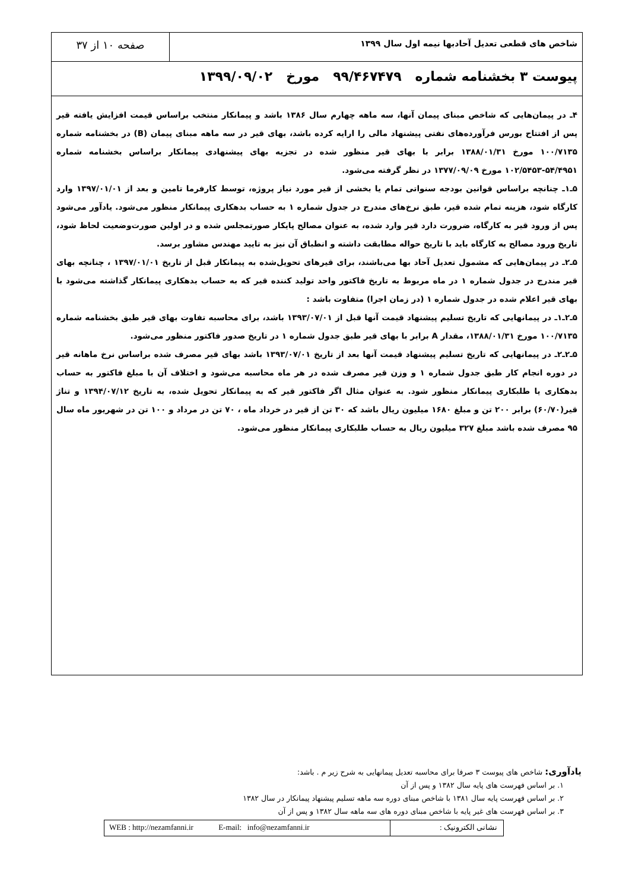شاخص های قطعی تعدیل آحادبها نیمه اول سال ۱۳۹۹
صفحه ۱۰ از ۳۷
پیوست ۳ بخشنامه شماره ۹۹/۴۶۷۴۷۹ مورخ ۱۳۹۹/۰۹/۰۲
۴ـ در پیمان‌هایی که شاخص مبنای پیمان آنها، سه ماهه چهارم سال ۱۳۸۶ باشد و پیمانکار منتخب براساس قیمت افزایش یافته قیر پس از افتتاح بورس فرآورده‌های نفتی پیشنهاد مالی را ارایه کرده باشد، بهای قیر در سه ماهه مبنای پیمان (B) در بخشنامه شماره ۱۰۰/۷۱۳۵ مورخ ۱۳۸۸/۰۱/۳۱ برابر با بهای قیر منظور شده در تجزیه بهای پیشنهادی پیمانکار براساس بخشنامه شماره ۵۴/۴۹۵۱-۱۰۲/۵۴۵۳ مورخ ۱۳۷۷/۰۹/۰۹ در نظر گرفته می‌شود.
۵ـ۱ـ چنانچه براساس قوانین بودجه سنواتی تمام یا بخشی از قیر مورد نیاز پروژه، توسط کارفرما تامین و بعد از ۱۳۹۷/۰۱/۰۱ وارد کارگاه شود، هزینه تمام شده قیر، طبق نرخ‌های مندرج در جدول شماره ۱ به حساب بدهکاری پیمانکار منظور می‌شود. یادآور می‌شود پس از ورود قیر به کارگاه، ضرورت دارد قیر وارد شده، به عنوان مصالح پایکار صورتمجلس شده و در اولین صورت‌وضعیت لحاظ شود، تاریخ ورود مصالح به کارگاه باید با تاریخ حواله مطابقت داشته و انطباق آن نیز به تایید مهندس مشاور برسد.
۵ـ۲ـ در پیمان‌هایی که مشمول تعدیل آحاد بها می‌باشند، برای قیرهای تحویل‌شده به پیمانکار قبل از تاریخ ۱۳۹۷/۰۱/۰۱ ، چنانچه بهای قیر مندرج در جدول شماره ۱ در ماه مربوط به تاریخ فاکتور واحد تولید کننده قیر که به حساب بدهکاری پیمانکار گذاشته می‌شود با بهای قیر اعلام شده در جدول شماره ۱ (در زمان اجرا) متفاوت باشد :
۵ـ۲ـ۱ـ در پیمانهایی که تاریخ تسلیم پیشنهاد قیمت آنها قبل از ۱۳۹۳/۰۷/۰۱ باشد، برای محاسبه تفاوت بهای قیر طبق بخشنامه شماره ۱۰۰/۷۱۳۵ مورخ ۱۳۸۸/۰۱/۳۱، مقدار A برابر با بهای قیر طبق جدول شماره ۱ در تاریخ صدور فاکتور منظور می‌شود.
۵ـ۲ـ۲ـ در پیمانهایی که تاریخ تسلیم پیشنهاد قیمت آنها بعد از تاریخ ۱۳۹۳/۰۷/۰۱ باشد بهای قیر مصرف شده براساس نرخ ماهانه قیر در دوره انجام کار طبق جدول شماره ۱ و وزن قیر مصرف شده در هر ماه محاسبه می‌شود و اختلاف آن با مبلغ فاکتور به حساب بدهکاری یا طلبکاری پیمانکار منظور شود. به عنوان مثال اگر فاکتور قیر که به پیمانکار تحویل شده، به تاریخ ۱۳۹۴/۰۷/۱۲ و تناژ قیر(۶۰/۷۰) برابر ۲۰۰ تن و مبلغ ۱۶۸۰ میلیون ریال باشد که ۳۰ تن از قیر در خرداد ماه ، ۷۰ تن در مرداد و ۱۰۰ تن در شهریور ماه سال ۹۵ مصرف شده باشد مبلغ ۳۲۷ میلیون ریال به حساب طلبکاری پیمانکار منظور می‌شود.
یادآوری: شاخص های پیوست ۳ صرفا برای محاسبه تعدیل پیمانهایی به شرح زیر م . باشد:
۱. بر اساس فهرست های پایه سال ۱۳۸۲ و پس از آن
۲. بر اساس فهرست پایه سال ۱۳۸۱ با شاخص مبنای دوره سه ماهه تسلیم پیشنهاد پیمانکار در سال ۱۳۸۲
۳. بر اساس فهرست های غیر پایه با شاخص مبنای دوره های سه ماهه سال ۱۳۸۲ و پس از آن
نشانی الکترونیک : WEB : http://nezamfanni.ir E-mail: info@nezamfanni.ir